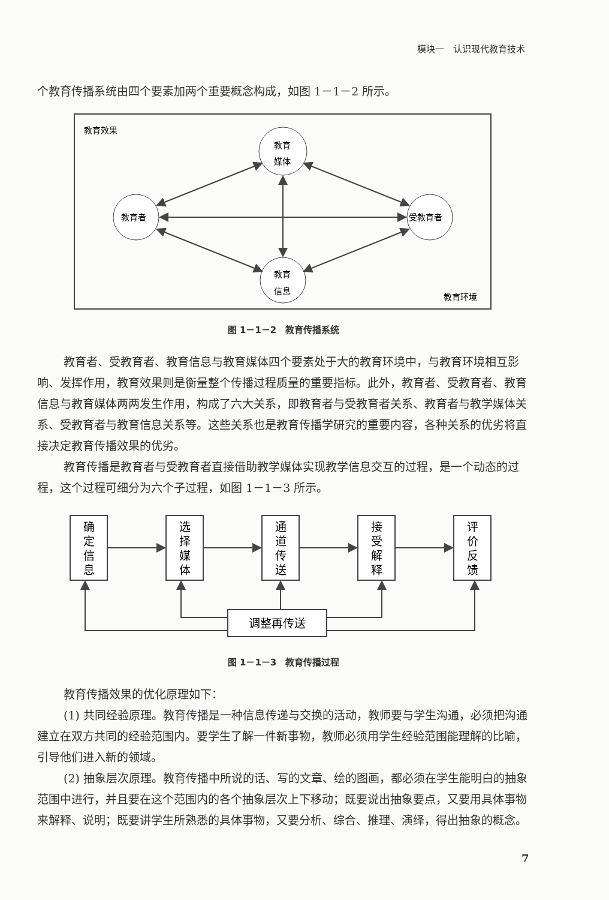模块一　认识现代教育技术
个教育传播系统由四个要素加两个重要概念构成，如图 1－1－2 所示。
教育效果
教育环境
教育
媒体
教育
信息
教育者
受教育者
图 1－1－2　教育传播系统
教育者、受教育者、教育信息与教育媒体四个要素处于大的教育环境中，与教育环境相互影响、发挥作用，教育效果则是衡量整个传播过程质量的重要指标。此外，教育者、受教育者、教育信息与教育媒体两两发生作用，构成了六大关系，即教育者与受教育者关系、教育者与教学媒体关系、受教育者与教育信息关系等。这些关系也是教育传播学研究的重要内容，各种关系的优劣将直接决定教育传播效果的优劣。
教育传播是教育者与受教育者直接借助教学媒体实现教学信息交互的过程，是一个动态的过程，这个过程可细分为六个子过程，如图 1－1－3 所示。
确
定
信
息
选
择
媒
体
通
道
传
送
接
受
解
释
评
价
反
馈
调整再传送
图 1－1－3　教育传播过程
教育传播效果的优化原理如下：
(1) 共同经验原理。教育传播是一种信息传递与交换的活动，教师要与学生沟通，必须把沟通建立在双方共同的经验范围内。要学生了解一件新事物，教师必须用学生经验范围能理解的比喻，引导他们进入新的领域。
(2) 抽象层次原理。教育传播中所说的话、写的文章、绘的图画，都必须在学生能明白的抽象范围中进行，并且要在这个范围内的各个抽象层次上下移动；既要说出抽象要点，又要用具体事物来解释、说明；既要讲学生所熟悉的具体事物，又要分析、综合、推理、演绎，得出抽象的概念。
7